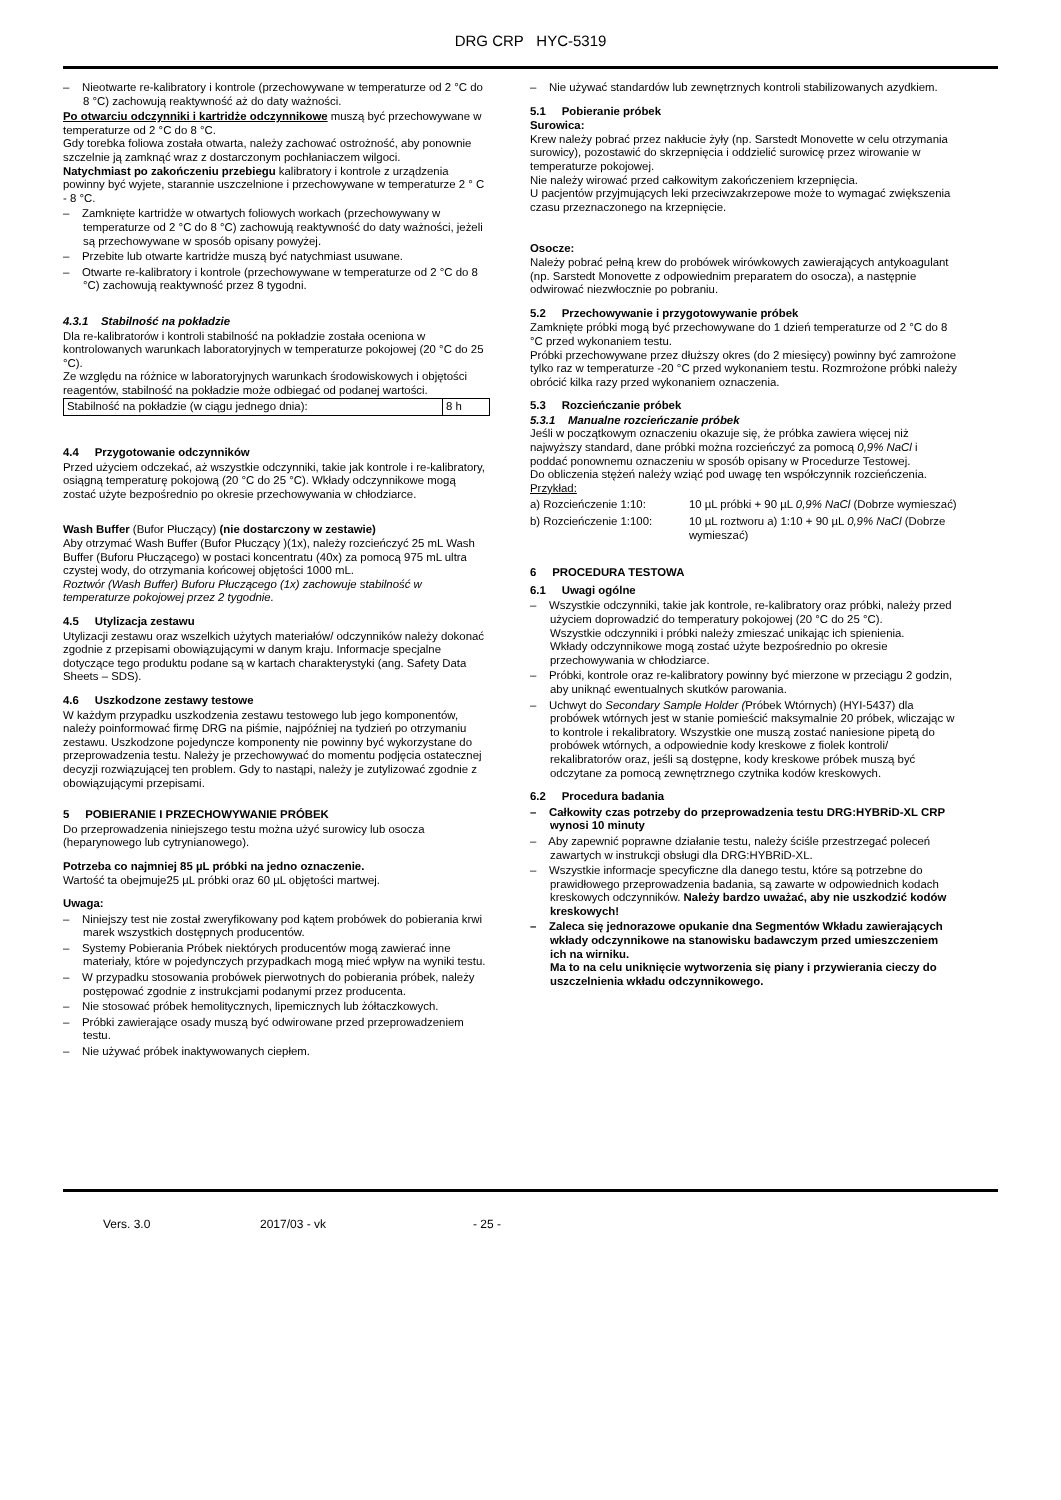DRG CRP HYC-5319
– Nieotwarte re-kalibratory i kontrole (przechowywane w temperaturze od 2 °C do 8 °C) zachowują reaktywność aż do daty ważności.
Po otwarciu odczynniki i kartridże odczynnikowe muszą być przechowywane w temperaturze od 2 °C do 8 °C.
Gdy torebka foliowa została otwarta, należy zachować ostrożność, aby ponownie szczelnie ją zamknąć wraz z dostarczonym pochłaniaczem wilgoci.
Natychmiast po zakończeniu przebiegu kalibratory i kontrole z urządzenia powinny być wyjete, starannie uszczelnione i przechowywane w temperaturze 2 ° C - 8 °C.
– Zamknięte kartridże w otwartych foliowych workach (przechowywany w temperaturze od 2 °C do 8 °C) zachowują reaktywność do daty ważności, jeżeli są przechowywane w sposób opisany powyżej.
– Przebite lub otwarte kartridże muszą być natychmiast usuwane.
– Otwarte re-kalibratory i kontrole (przechowywane w temperaturze od 2 °C do 8 °C) zachowują reaktywność przez 8 tygodni.
4.3.1 Stabilność na pokładzie
Dla re-kalibratorów i kontroli stabilność na pokładzie została oceniona w kontrolowanych warunkach laboratoryjnych w temperaturze pokojowej (20 °C do 25 °C).
Ze względu na różnice w laboratoryjnych warunkach środowiskowych i objętości reagentów, stabilność na pokładzie może odbiegać od podanej wartości.
| Stabilność na pokładzie (w ciągu jednego dnia): | 8 h |
4.4 Przygotowanie odczynników
Przed użyciem odczekać, aż wszystkie odczynniki, takie jak kontrole i re-kalibratory, osiągną temperaturę pokojową (20 °C do 25 °C). Wkłady odczynnikowe mogą zostać użyte bezpośrednio po okresie przechowywania w chłodziarce.
Wash Buffer (Bufor Płuczący) (nie dostarczony w zestawie)
Aby otrzymać Wash Buffer (Bufor Płuczący )(1x), należy rozcieńczyć 25 mL Wash Buffer (Buforu Płuczącego) w postaci koncentratu (40x) za pomocą 975 mL ultra czystej wody, do otrzymania końcowej objętości 1000 mL.
Roztwór (Wash Buffer) Buforu Płuczącego (1x) zachowuje stabilność w temperaturze pokojowej przez 2 tygodnie.
4.5 Utylizacja zestawu
Utylizacji zestawu oraz wszelkich użytych materiałów/ odczynników należy dokonać zgodnie z przepisami obowiązującymi w danym kraju. Informacje specjalne dotyczące tego produktu podane są w kartach charakterystyki (ang. Safety Data Sheets – SDS).
4.6 Uszkodzone zestawy testowe
W każdym przypadku uszkodzenia zestawu testowego lub jego komponentów, należy poinformować firmę DRG na piśmie, najpóźniej na tydzień po otrzymaniu zestawu. Uszkodzone pojedyncze komponenty nie powinny być wykorzystane do przeprowadzenia testu. Należy je przechowywać do momentu podjęcia ostatecznej decyzji rozwiązującej ten problem. Gdy to nastąpi, należy je zutylizować zgodnie z obowiązującymi przepisami.
5 POBIERANIE I PRZECHOWYWANIE PRÓBEK
Do przeprowadzenia niniejszego testu można użyć surowicy lub osocza (heparynowego lub cytrynianowego).
Potrzeba co najmniej 85 µL próbki na jedno oznaczenie.
Wartość ta obejmuje25 µL próbki oraz 60 µL objętości martwej.
Uwaga:
– Niniejszy test nie został zweryfikowany pod kątem probówek do pobierania krwi marek wszystkich dostępnych producentów.
– Systemy Pobierania Próbek niektórych producentów mogą zawierać inne materiały, które w pojedynczych przypadkach mogą mieć wpływ na wyniki testu.
– W przypadku stosowania probówek pierwotnych do pobierania próbek, należy postępować zgodnie z instrukcjami podanymi przez producenta.
– Nie stosować próbek hemolitycznych, lipemicznych lub żółtaczkowych.
– Próbki zawierające osady muszą być odwirowane przed przeprowadzeniem testu.
– Nie używać próbek inaktywowanych ciepłem.
– Nie używać standardów lub zewnętrznych kontroli stabilizowanych azydkiem.
5.1 Pobieranie próbek
Surowica:
Krew należy pobrać przez nakłucie żyły (np. Sarstedt Monovette w celu otrzymania surowicy), pozostawić do skrzepnięcia i oddzielić surowicę przez wirowanie w temperaturze pokojowej.
Nie należy wirować przed całkowitym zakończeniem krzepnięcia.
U pacjentów przyjmujących leki przeciwzakrzepowe może to wymagać zwiększenia czasu przeznaczonego na krzepnięcie.
Osocze:
Należy pobrać pełną krew do probówek wirówkowych zawierających antykoagulant (np. Sarstedt Monovette z odpowiednim preparatem do osocza), a następnie odwirować niezwłocznie po pobraniu.
5.2 Przechowywanie i przygotowywanie próbek
Zamknięte próbki mogą być przechowywane do 1 dzień temperaturze od 2 °C do 8 °C przed wykonaniem testu.
Próbki przechowywane przez dłuższy okres (do 2 miesięcy) powinny być zamrożone tylko raz w temperaturze -20 °C przed wykonaniem testu. Rozmrożone próbki należy obrócić kilka razy przed wykonaniem oznaczenia.
5.3 Rozcieńczanie próbek
5.3.1 Manualne rozcieńczanie próbek
Jeśli w początkowym oznaczeniu okazuje się, że próbka zawiera więcej niż najwyższy standard, dane próbki można rozcieńczyć za pomocą 0,9% NaCl i poddać ponownemu oznaczeniu w sposób opisany w Procedurze Testowej.
Do obliczenia stężeń należy wziąć pod uwagę ten współczynnik rozcieńczenia.
Przykład:
a) Rozcieńczenie 1:10: 10 µL próbki + 90 µL 0,9% NaCl (Dobrze wymieszać)
b) Rozcieńczenie 1:100: 10 µL roztworu a) 1:10 + 90 µL 0,9% NaCl (Dobrze wymieszać)
6 PROCEDURA TESTOWA
6.1 Uwagi ogólne
– Wszystkie odczynniki, takie jak kontrole, re-kalibratory oraz próbki, należy przed użyciem doprowadzić do temperatury pokojowej (20 °C do 25 °C).
Wszystkie odczynniki i próbki należy zmieszać unikając ich spienienia.
Wkłady odczynnikowe mogą zostać użyte bezpośrednio po okresie przechowywania w chłodziarce.
– Próbki, kontrole oraz re-kalibratory powinny być mierzone w przeciągu 2 godzin, aby uniknąć ewentualnych skutków parowania.
– Uchwyt do Secondary Sample Holder (Próbek Wtórnych) (HYI-5437) dla probówek wtórnych jest w stanie pomieścić maksymalnie 20 próbek, wliczając w to kontrole i rekalibratory. Wszystkie one muszą zostać naniesione pipetą do probówek wtórnych, a odpowiednie kody kreskowe z fiolek kontroli/ rekalibratorów oraz, jeśli są dostępne, kody kreskowe próbek muszą być odczytane za pomocą zewnętrznego czytnika kodów kreskowych.
6.2 Procedura badania
– Całkowity czas potrzeby do przeprowadzenia testu DRG:HYBRiD-XL CRP wynosi 10 minuty
– Aby zapewnić poprawne działanie testu, należy ściśle przestrzegać poleceń zawartych w instrukcji obsługi dla DRG:HYBRiD-XL.
– Wszystkie informacje specyficzne dla danego testu, które są potrzebne do prawidłowego przeprowadzenia badania, są zawarte w odpowiednich kodach kreskowych odczynników. Należy bardzo uważać, aby nie uszkodzić kodów kreskowych!
– Zaleca się jednorazowe opukanie dna Segmentów Wkładu zawierających wkłady odczynnikowe na stanowisku badawczym przed umieszczeniem ich na wirniku.
Ma to na celu uniknięcie wytworzenia się piany i przywierania cieczy do uszczelnienia wkładu odczynnikowego.
Vers. 3.0 2017/03 - vk - 25 -